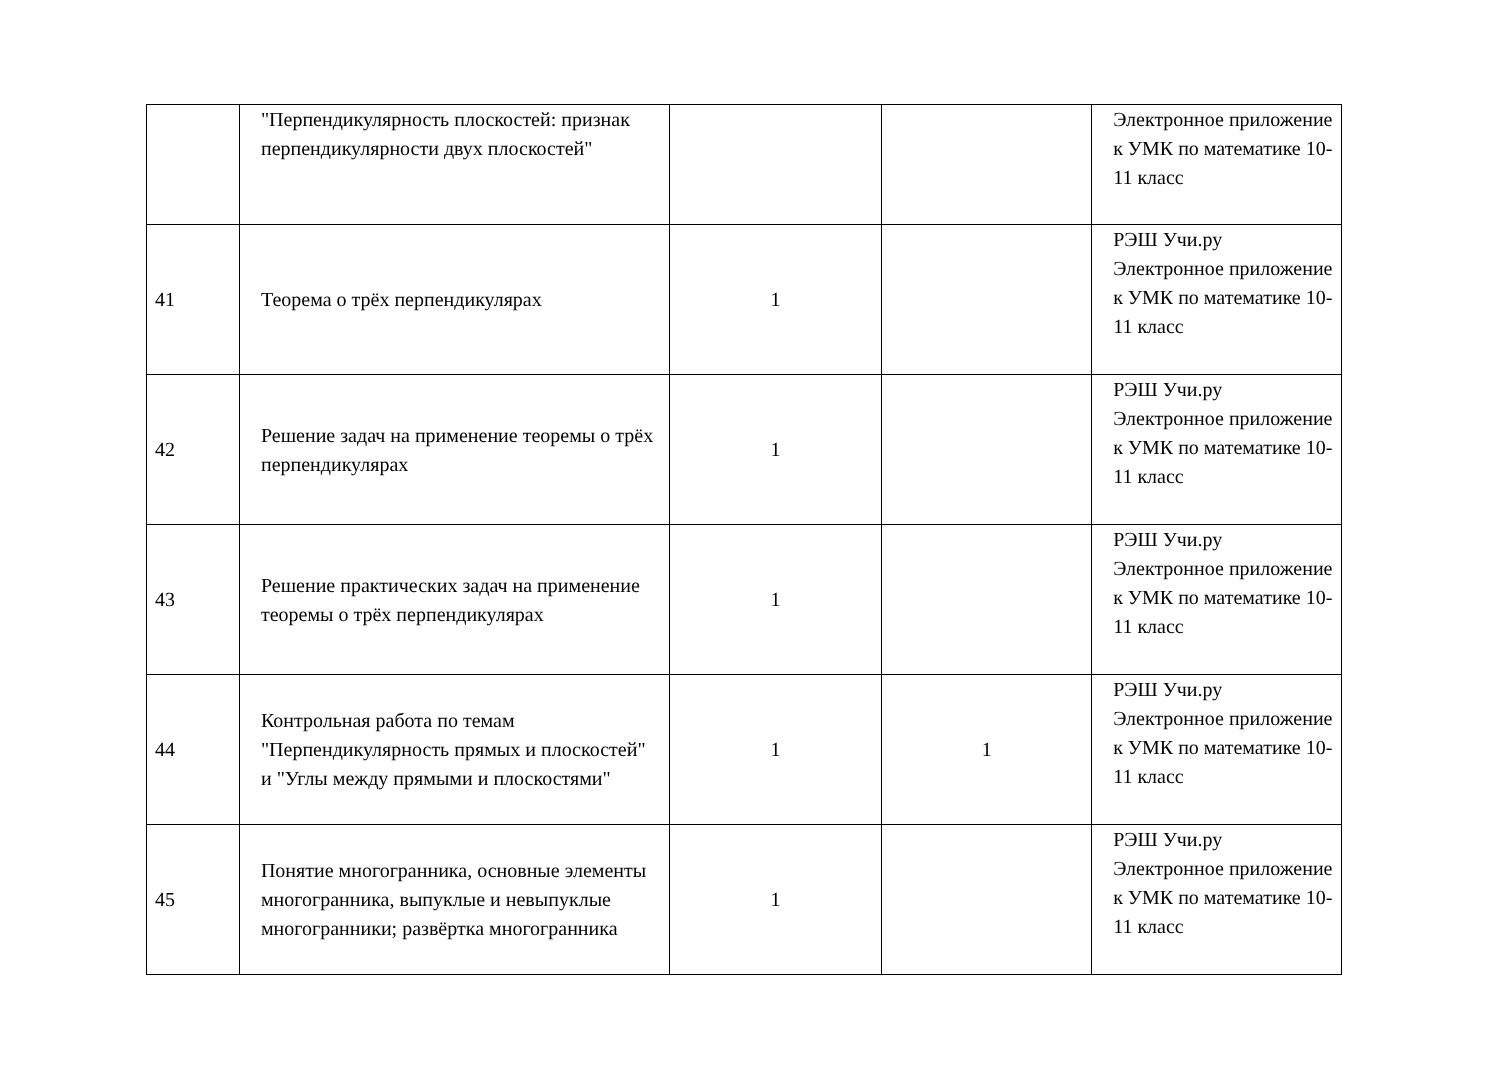| | "Перпендикулярность плоскостей: признак перпендикулярности двух плоскостей" | | | Электронное приложение к УМК по математике 10-11 класс |
| 41 | Теорема о трёх перпендикулярах | 1 | | РЭШ Учи.ру Электронное приложение к УМК по математике 10-11 класс |
| 42 | Решение задач на применение теоремы о трёх перпендикулярах | 1 | | РЭШ Учи.ру Электронное приложение к УМК по математике 10-11 класс |
| 43 | Решение практических задач на применение теоремы о трёх перпендикулярах | 1 | | РЭШ Учи.ру Электронное приложение к УМК по математике 10-11 класс |
| 44 | Контрольная работа по темам "Перпендикулярность прямых и плоскостей" и "Углы между прямыми и плоскостями" | 1 | 1 | РЭШ Учи.ру Электронное приложение к УМК по математике 10-11 класс |
| 45 | Понятие многогранника, основные элементы многогранника, выпуклые и невыпуклые многогранники; развёртка многогранника | 1 | | РЭШ Учи.ру Электронное приложение к УМК по математике 10-11 класс |